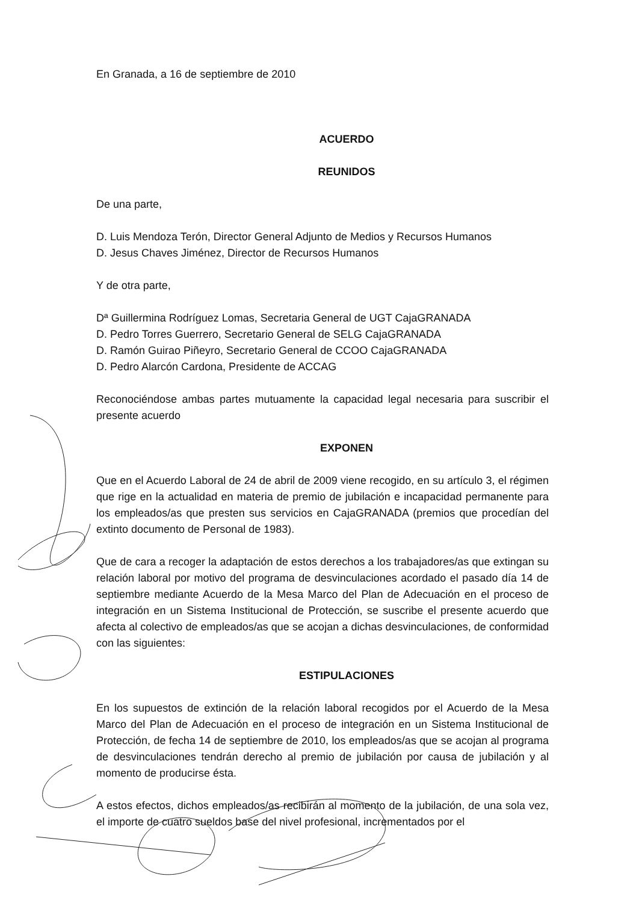En Granada, a 16 de septiembre de 2010
ACUERDO
REUNIDOS
De una parte,
D. Luis Mendoza Terón, Director General Adjunto de Medios y Recursos Humanos
D. Jesus Chaves Jiménez, Director de Recursos Humanos
Y de otra parte,
Dª Guillermina Rodríguez Lomas, Secretaria General de UGT CajaGRANADA
D. Pedro Torres Guerrero, Secretario General de SELG CajaGRANADA
D. Ramón Guirao Piñeyro, Secretario General de CCOO CajaGRANADA
D. Pedro Alarcón Cardona, Presidente de ACCAG
Reconociéndose ambas partes mutuamente la capacidad legal necesaria para suscribir el presente acuerdo
EXPONEN
Que en el Acuerdo Laboral de 24 de abril de 2009 viene recogido, en su artículo 3, el régimen que rige en la actualidad en materia de premio de jubilación e incapacidad permanente para los empleados/as que presten sus servicios en CajaGRANADA (premios que procedían del extinto documento de Personal de 1983).
Que de cara a recoger la adaptación de estos derechos a los trabajadores/as que extingan su relación laboral por motivo del programa de desvinculaciones acordado el pasado día 14 de septiembre mediante Acuerdo de la Mesa Marco del Plan de Adecuación en el proceso de integración en un Sistema Institucional de Protección, se suscribe el presente acuerdo que afecta al colectivo de empleados/as que se acojan a dichas desvinculaciones, de conformidad con las siguientes:
ESTIPULACIONES
En los supuestos de extinción de la relación laboral recogidos por el Acuerdo de la Mesa Marco del Plan de Adecuación en el proceso de integración en un Sistema Institucional de Protección, de fecha 14 de septiembre de 2010, los empleados/as que se acojan al programa de desvinculaciones tendrán derecho al premio de jubilación por causa de jubilación y al momento de producirse ésta.
A estos efectos, dichos empleados/as recibirán al momento de la jubilación, de una sola vez, el importe de cuatro sueldos base del nivel profesional, incrementados por el